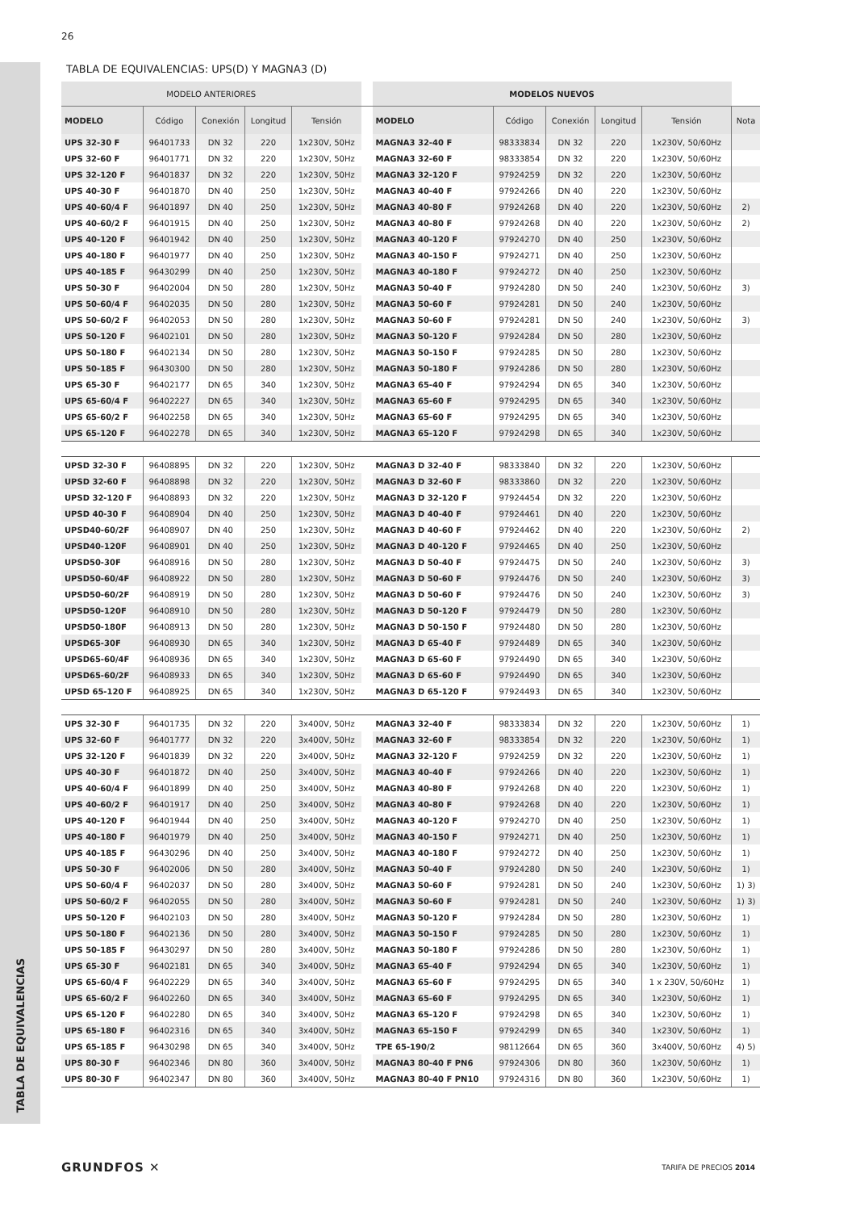26
TABLA DE EQUIVALENCIAS
TABLA DE EQUIVALENCIAS: UPS(D) Y MAGNA3 (D)
| MODELO ANTERIORES | | | | | | MODELOS NUEVOS | | | | | |
| --- | --- | --- | --- | --- | --- | --- | --- | --- | --- | --- | --- |
| MODELO | Código | Conexión | Longitud | Tensión | | MODELO | Código | Conexión | Longitud | Tensión | Nota |
| UPS 32-30 F | 96401733 | DN 32 | 220 | 1x230V, 50Hz | | MAGNA3 32-40 F | 98333834 | DN 32 | 220 | 1x230V, 50/60Hz | |
| UPS 32-60 F | 96401771 | DN 32 | 220 | 1x230V, 50Hz | | MAGNA3 32-60 F | 98333854 | DN 32 | 220 | 1x230V, 50/60Hz | |
| UPS 32-120 F | 96401837 | DN 32 | 220 | 1x230V, 50Hz | | MAGNA3 32-120 F | 97924259 | DN 32 | 220 | 1x230V, 50/60Hz | |
| UPS 40-30 F | 96401870 | DN 40 | 250 | 1x230V, 50Hz | | MAGNA3 40-40 F | 97924266 | DN 40 | 220 | 1x230V, 50/60Hz | |
| UPS 40-60/4 F | 96401897 | DN 40 | 250 | 1x230V, 50Hz | | MAGNA3 40-80 F | 97924268 | DN 40 | 220 | 1x230V, 50/60Hz | 2) |
| UPS 40-60/2 F | 96401915 | DN 40 | 250 | 1x230V, 50Hz | | MAGNA3 40-80 F | 97924268 | DN 40 | 220 | 1x230V, 50/60Hz | 2) |
| UPS 40-120 F | 96401942 | DN 40 | 250 | 1x230V, 50Hz | | MAGNA3 40-120 F | 97924270 | DN 40 | 250 | 1x230V, 50/60Hz | |
| UPS 40-180 F | 96401977 | DN 40 | 250 | 1x230V, 50Hz | | MAGNA3 40-150 F | 97924271 | DN 40 | 250 | 1x230V, 50/60Hz | |
| UPS 40-185 F | 96430299 | DN 40 | 250 | 1x230V, 50Hz | | MAGNA3 40-180 F | 97924272 | DN 40 | 250 | 1x230V, 50/60Hz | |
| UPS 50-30 F | 96402004 | DN 50 | 280 | 1x230V, 50Hz | | MAGNA3 50-40 F | 97924280 | DN 50 | 240 | 1x230V, 50/60Hz | 3) |
| UPS 50-60/4 F | 96402035 | DN 50 | 280 | 1x230V, 50Hz | | MAGNA3 50-60 F | 97924281 | DN 50 | 240 | 1x230V, 50/60Hz | |
| UPS 50-60/2 F | 96402053 | DN 50 | 280 | 1x230V, 50Hz | | MAGNA3 50-60 F | 97924281 | DN 50 | 240 | 1x230V, 50/60Hz | 3) |
| UPS 50-120 F | 96402101 | DN 50 | 280 | 1x230V, 50Hz | | MAGNA3 50-120 F | 97924284 | DN 50 | 280 | 1x230V, 50/60Hz | |
| UPS 50-180 F | 96402134 | DN 50 | 280 | 1x230V, 50Hz | | MAGNA3 50-150 F | 97924285 | DN 50 | 280 | 1x230V, 50/60Hz | |
| UPS 50-185 F | 96430300 | DN 50 | 280 | 1x230V, 50Hz | | MAGNA3 50-180 F | 97924286 | DN 50 | 280 | 1x230V, 50/60Hz | |
| UPS 65-30 F | 96402177 | DN 65 | 340 | 1x230V, 50Hz | | MAGNA3 65-40 F | 97924294 | DN 65 | 340 | 1x230V, 50/60Hz | |
| UPS 65-60/4 F | 96402227 | DN 65 | 340 | 1x230V, 50Hz | | MAGNA3 65-60 F | 97924295 | DN 65 | 340 | 1x230V, 50/60Hz | |
| UPS 65-60/2 F | 96402258 | DN 65 | 340 | 1x230V, 50Hz | | MAGNA3 65-60 F | 97924295 | DN 65 | 340 | 1x230V, 50/60Hz | |
| UPS 65-120 F | 96402278 | DN 65 | 340 | 1x230V, 50Hz | | MAGNA3 65-120 F | 97924298 | DN 65 | 340 | 1x230V, 50/60Hz | |
| UPSD 32-30 F | 96408895 | DN 32 | 220 | 1x230V, 50Hz | | MAGNA3 D 32-40 F | 98333840 | DN 32 | 220 | 1x230V, 50/60Hz | |
| UPSD 32-60 F | 96408898 | DN 32 | 220 | 1x230V, 50Hz | | MAGNA3 D 32-60 F | 98333860 | DN 32 | 220 | 1x230V, 50/60Hz | |
| UPSD 32-120 F | 96408893 | DN 32 | 220 | 1x230V, 50Hz | | MAGNA3 D 32-120 F | 97924454 | DN 32 | 220 | 1x230V, 50/60Hz | |
| UPSD 40-30 F | 96408904 | DN 40 | 250 | 1x230V, 50Hz | | MAGNA3 D 40-40 F | 97924461 | DN 40 | 220 | 1x230V, 50/60Hz | |
| UPSD40-60/2F | 96408907 | DN 40 | 250 | 1x230V, 50Hz | | MAGNA3 D 40-60 F | 97924462 | DN 40 | 220 | 1x230V, 50/60Hz | 2) |
| UPSD40-120F | 96408901 | DN 40 | 250 | 1x230V, 50Hz | | MAGNA3 D 40-120 F | 97924465 | DN 40 | 250 | 1x230V, 50/60Hz | |
| UPSD50-30F | 96408916 | DN 50 | 280 | 1x230V, 50Hz | | MAGNA3 D 50-40 F | 97924475 | DN 50 | 240 | 1x230V, 50/60Hz | 3) |
| UPSD50-60/4F | 96408922 | DN 50 | 280 | 1x230V, 50Hz | | MAGNA3 D 50-60 F | 97924476 | DN 50 | 240 | 1x230V, 50/60Hz | 3) |
| UPSD50-60/2F | 96408919 | DN 50 | 280 | 1x230V, 50Hz | | MAGNA3 D 50-60 F | 97924476 | DN 50 | 240 | 1x230V, 50/60Hz | 3) |
| UPSD50-120F | 96408910 | DN 50 | 280 | 1x230V, 50Hz | | MAGNA3 D 50-120 F | 97924479 | DN 50 | 280 | 1x230V, 50/60Hz | |
| UPSD50-180F | 96408913 | DN 50 | 280 | 1x230V, 50Hz | | MAGNA3 D 50-150 F | 97924480 | DN 50 | 280 | 1x230V, 50/60Hz | |
| UPSD65-30F | 96408930 | DN 65 | 340 | 1x230V, 50Hz | | MAGNA3 D 65-40 F | 97924489 | DN 65 | 340 | 1x230V, 50/60Hz | |
| UPSD65-60/4F | 96408936 | DN 65 | 340 | 1x230V, 50Hz | | MAGNA3 D 65-60 F | 97924490 | DN 65 | 340 | 1x230V, 50/60Hz | |
| UPSD65-60/2F | 96408933 | DN 65 | 340 | 1x230V, 50Hz | | MAGNA3 D 65-60 F | 97924490 | DN 65 | 340 | 1x230V, 50/60Hz | |
| UPSD 65-120 F | 96408925 | DN 65 | 340 | 1x230V, 50Hz | | MAGNA3 D 65-120 F | 97924493 | DN 65 | 340 | 1x230V, 50/60Hz | |
| UPS 32-30 F | 96401735 | DN 32 | 220 | 3x400V, 50Hz | | MAGNA3 32-40 F | 98333834 | DN 32 | 220 | 1x230V, 50/60Hz | 1) |
| UPS 32-60 F | 96401777 | DN 32 | 220 | 3x400V, 50Hz | | MAGNA3 32-60 F | 98333854 | DN 32 | 220 | 1x230V, 50/60Hz | 1) |
| UPS 32-120 F | 96401839 | DN 32 | 220 | 3x400V, 50Hz | | MAGNA3 32-120 F | 97924259 | DN 32 | 220 | 1x230V, 50/60Hz | 1) |
| UPS 40-30 F | 96401872 | DN 40 | 250 | 3x400V, 50Hz | | MAGNA3 40-40 F | 97924266 | DN 40 | 220 | 1x230V, 50/60Hz | 1) |
| UPS 40-60/4 F | 96401899 | DN 40 | 250 | 3x400V, 50Hz | | MAGNA3 40-80 F | 97924268 | DN 40 | 220 | 1x230V, 50/60Hz | 1) |
| UPS 40-60/2 F | 96401917 | DN 40 | 250 | 3x400V, 50Hz | | MAGNA3 40-80 F | 97924268 | DN 40 | 220 | 1x230V, 50/60Hz | 1) |
| UPS 40-120 F | 96401944 | DN 40 | 250 | 3x400V, 50Hz | | MAGNA3 40-120 F | 97924270 | DN 40 | 250 | 1x230V, 50/60Hz | 1) |
| UPS 40-180 F | 96401979 | DN 40 | 250 | 3x400V, 50Hz | | MAGNA3 40-150 F | 97924271 | DN 40 | 250 | 1x230V, 50/60Hz | 1) |
| UPS 40-185 F | 96430296 | DN 40 | 250 | 3x400V, 50Hz | | MAGNA3 40-180 F | 97924272 | DN 40 | 250 | 1x230V, 50/60Hz | 1) |
| UPS 50-30 F | 96402006 | DN 50 | 280 | 3x400V, 50Hz | | MAGNA3 50-40 F | 97924280 | DN 50 | 240 | 1x230V, 50/60Hz | 1) |
| UPS 50-60/4 F | 96402037 | DN 50 | 280 | 3x400V, 50Hz | | MAGNA3 50-60 F | 97924281 | DN 50 | 240 | 1x230V, 50/60Hz | 1) 3) |
| UPS 50-60/2 F | 96402055 | DN 50 | 280 | 3x400V, 50Hz | | MAGNA3 50-60 F | 97924281 | DN 50 | 240 | 1x230V, 50/60Hz | 1) 3) |
| UPS 50-120 F | 96402103 | DN 50 | 280 | 3x400V, 50Hz | | MAGNA3 50-120 F | 97924284 | DN 50 | 280 | 1x230V, 50/60Hz | 1) |
| UPS 50-180 F | 96402136 | DN 50 | 280 | 3x400V, 50Hz | | MAGNA3 50-150 F | 97924285 | DN 50 | 280 | 1x230V, 50/60Hz | 1) |
| UPS 50-185 F | 96430297 | DN 50 | 280 | 3x400V, 50Hz | | MAGNA3 50-180 F | 97924286 | DN 50 | 280 | 1x230V, 50/60Hz | 1) |
| UPS 65-30 F | 96402181 | DN 65 | 340 | 3x400V, 50Hz | | MAGNA3 65-40 F | 97924294 | DN 65 | 340 | 1x230V, 50/60Hz | 1) |
| UPS 65-60/4 F | 96402229 | DN 65 | 340 | 3x400V, 50Hz | | MAGNA3 65-60 F | 97924295 | DN 65 | 340 | 1 x 230V, 50/60Hz | 1) |
| UPS 65-60/2 F | 96402260 | DN 65 | 340 | 3x400V, 50Hz | | MAGNA3 65-60 F | 97924295 | DN 65 | 340 | 1x230V, 50/60Hz | 1) |
| UPS 65-120 F | 96402280 | DN 65 | 340 | 3x400V, 50Hz | | MAGNA3 65-120 F | 97924298 | DN 65 | 340 | 1x230V, 50/60Hz | 1) |
| UPS 65-180 F | 96402316 | DN 65 | 340 | 3x400V, 50Hz | | MAGNA3 65-150 F | 97924299 | DN 65 | 340 | 1x230V, 50/60Hz | 1) |
| UPS 65-185 F | 96430298 | DN 65 | 340 | 3x400V, 50Hz | | TPE 65-190/2 | 98112664 | DN 65 | 360 | 3x400V, 50/60Hz | 4) 5) |
| UPS 80-30 F | 96402346 | DN 80 | 360 | 3x400V, 50Hz | | MAGNA3 80-40 F PN6 | 97924306 | DN 80 | 360 | 1x230V, 50/60Hz | 1) |
| UPS 80-30 F | 96402347 | DN 80 | 360 | 3x400V, 50Hz | | MAGNA3 80-40 F PN10 | 97924316 | DN 80 | 360 | 1x230V, 50/60Hz | 1) |
GRUNDFOS ✕ TARIFA DE PRECIOS 2014